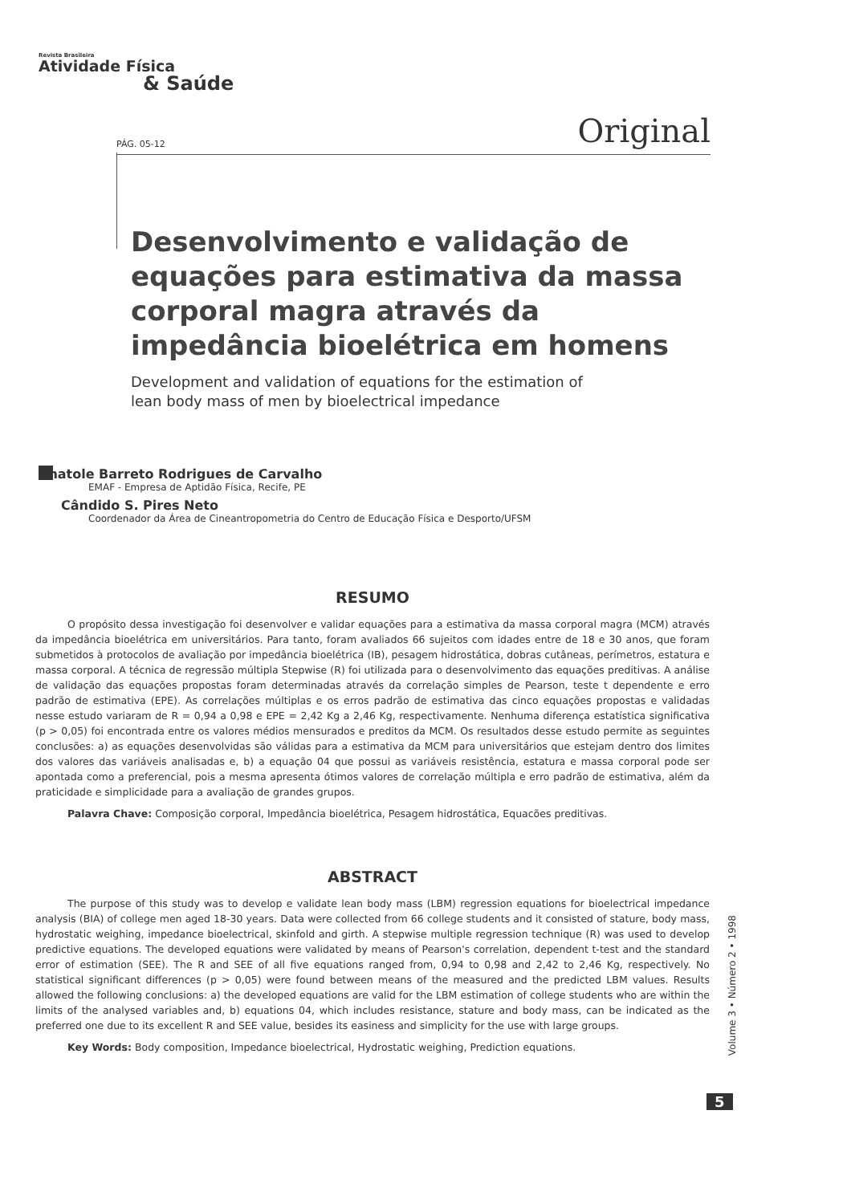Revista Brasileira
Atividade Física
& Saúde
PÁG. 05-12 Original
Desenvolvimento e validação de equações para estimativa da massa corporal magra através da impedância bioelétrica em homens
Development and validation of equations for the estimation of
lean body mass of men by bioelectrical impedance
Anatole Barreto Rodrigues de Carvalho
EMAF - Empresa de Aptidão Física, Recife, PE
Cândido S. Pires Neto
Coordenador da Área de Cineantropometria do Centro de Educação Física e Desporto/UFSM
RESUMO
O propósito dessa investigação foi desenvolver e validar equações para a estimativa da massa corporal magra (MCM) através da impedância bioelétrica em universitários. Para tanto, foram avaliados 66 sujeitos com idades entre de 18 e 30 anos, que foram submetidos à protocolos de avaliação por impedância bioelétrica (IB), pesagem hidrostática, dobras cutâneas, perímetros, estatura e massa corporal. A técnica de regressão múltipla Stepwise (R) foi utilizada para o desenvolvimento das equações preditivas. A análise de validação das equações propostas foram determinadas através da correlação simples de Pearson, teste t dependente e erro padrão de estimativa (EPE). As correlações múltiplas e os erros padrão de estimativa das cinco equações propostas e validadas nesse estudo variaram de R = 0,94 a 0,98 e EPE = 2,42 Kg a 2,46 Kg, respectivamente. Nenhuma diferença estatística significativa (p > 0,05) foi encontrada entre os valores médios mensurados e preditos da MCM. Os resultados desse estudo permite as seguintes conclusões: a) as equações desenvolvidas são válidas para a estimativa da MCM para universitários que estejam dentro dos limites dos valores das variáveis analisadas e, b) a equação 04 que possui as variáveis resistência, estatura e massa corporal pode ser apontada como a preferencial, pois a mesma apresenta ótimos valores de correlação múltipla e erro padrão de estimativa, além da praticidade e simplicidade para a avaliação de grandes grupos.
Palavra Chave: Composição corporal, Impedância bioelétrica, Pesagem hidrostática, Equacões preditivas.
ABSTRACT
The purpose of this study was to develop e validate lean body mass (LBM) regression equations for bioelectrical impedance analysis (BIA) of college men aged 18-30 years. Data were collected from 66 college students and it consisted of stature, body mass, hydrostatic weighing, impedance bioelectrical, skinfold and girth. A stepwise multiple regression technique (R) was used to develop predictive equations. The developed equations were validated by means of Pearson's correlation, dependent t-test and the standard error of estimation (SEE). The R and SEE of all five equations ranged from, 0,94 to 0,98 and 2,42 to 2,46 Kg, respectively. No statistical significant differences (p > 0,05) were found between means of the measured and the predicted LBM values. Results allowed the following conclusions: a) the developed equations are valid for the LBM estimation of college students who are within the limits of the analysed variables and, b) equations 04, which includes resistance, stature and body mass, can be indicated as the preferred one due to its excellent R and SEE value, besides its easiness and simplicity for the use with large groups.
Key Words: Body composition, Impedance bioelectrical, Hydrostatic weighing, Prediction equations.
Volume 3 • Número 2 • 1998
5